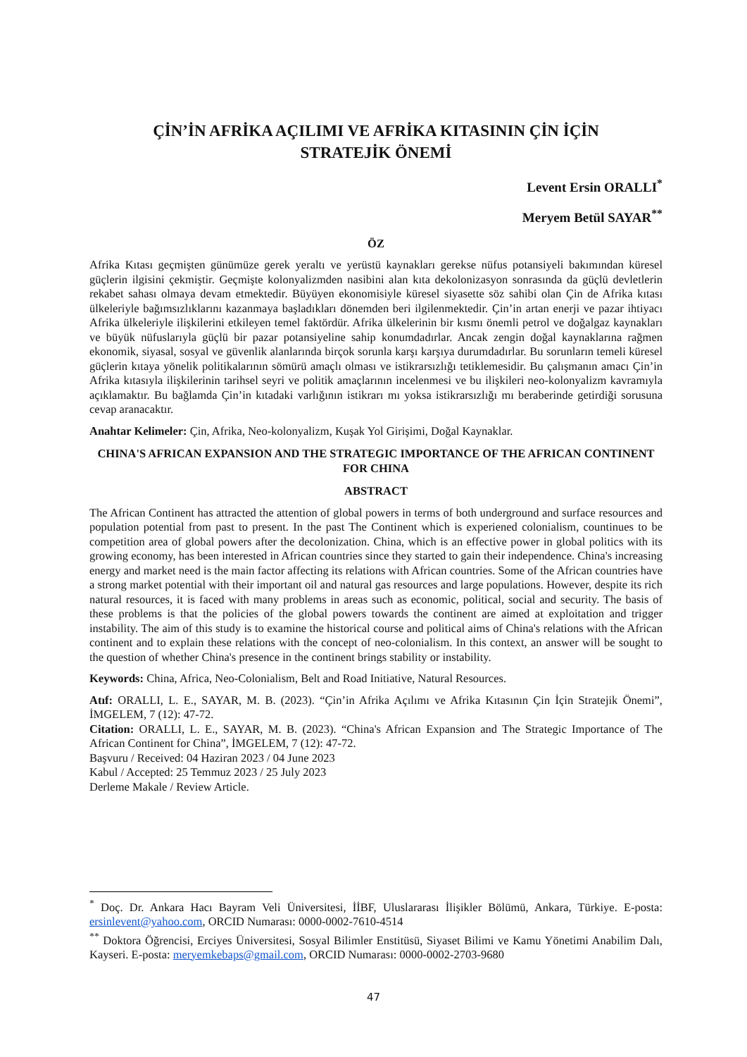ÇİN’İN AFRİKA AÇILIMI VE AFRİKA KITASININ ÇİN İÇİN
STRATEJİK ÖNEMİ
Levent Ersin ORALLI<sup>*</sup>
Meryem Betül SAYAR<sup>**</sup>
ÖZ
Afrika Kıtası geçmişten günümüze gerek yeraltı ve yerüstü kaynakları gerekse nüfus potansiyeli bakımından küresel güçlerin ilgisini çekmiştir. Geçmişte kolonyalizmden nasibini alan kıta dekolonizasyon sonrasında da güçlü devletlerin rekabet sahası olmaya devam etmektedir. Büyüyen ekonomisiyle küresel siyasette söz sahibi olan Çin de Afrika kıtası ülkeleriyle bağımsızlıklarını kazanmaya başladıkları dönemden beri ilgilenmektedir. Çin’in artan enerji ve pazar ihtiyacı Afrika ülkeleriyle ilişkilerini etkileyen temel faktördür. Afrika ülkelerinin bir kısmı önemli petrol ve doğalgaz kaynakları ve büyük nüfuslarıyla güçlü bir pazar potansiyeline sahip konumdadırlar. Ancak zengin doğal kaynaklarına rağmen ekonomik, siyasal, sosyal ve güvenlik alanlarında birçok sorunla karşı karşıya durumdadırlar. Bu sorunların temeli küresel güçlerin kıtaya yönelik politikalarının sömürü amaçlı olması ve istikrarsızlığı tetiklemesidir. Bu çalışmanın amacı Çin’in Afrika kıtasıyla ilişkilerinin tarihsel seyri ve politik amaçlarının incelenmesi ve bu ilişkileri neo-kolonyalizm kavramıyla açıklamaktır. Bu bağlamda Çin’in kıtadaki varlığının istikrarı mı yoksa istikrarsızlığı mı beraberinde getirdiği sorusuna cevap aranacaktır.
Anahtar Kelimeler: Çin, Afrika, Neo-kolonyalizm, Kuşak Yol Girişimi, Doğal Kaynaklar.
CHINA'S AFRICAN EXPANSION AND THE STRATEGIC IMPORTANCE OF THE AFRICAN CONTINENT FOR CHINA
ABSTRACT
The African Continent has attracted the attention of global powers in terms of both underground and surface resources and population potential from past to present. In the past The Continent which is experiened colonialism, countinues to be competition area of global powers after the decolonization. China, which is an effective power in global politics with its growing economy, has been interested in African countries since they started to gain their independence. China's increasing energy and market need is the main factor affecting its relations with African countries. Some of the African countries have a strong market potential with their important oil and natural gas resources and large populations. However, despite its rich natural resources, it is faced with many problems in areas such as economic, political, social and security. The basis of these problems is that the policies of the global powers towards the continent are aimed at exploitation and trigger instability. The aim of this study is to examine the historical course and political aims of China's relations with the African continent and to explain these relations with the concept of neo-colonialism. In this context, an answer will be sought to the question of whether China's presence in the continent brings stability or instability.
Keywords: China, Africa, Neo-Colonialism, Belt and Road Initiative, Natural Resources.
Atıf: ORALLI, L. E., SAYAR, M. B. (2023). “Çin’in Afrika Açılımı ve Afrika Kıtasının Çin İçin Stratejik Önemi”, İMGELEM, 7 (12): 47-72.
Citation: ORALLI, L. E., SAYAR, M. B. (2023). “China's African Expansion and The Strategic Importance of The African Continent for China”, İMGELEM, 7 (12): 47-72.
Başvuru / Received: 04 Haziran 2023 / 04 June 2023
Kabul / Accepted: 25 Temmuz 2023 / 25 July 2023
Derleme Makale / Review Article.
<sup>*</sup> Doç. Dr. Ankara Hacı Bayram Veli Üniversitesi, İİBF, Uluslararası İlişikler Bölümü, Ankara, Türkiye. E-posta: ersinlevent@yahoo.com, ORCID Numarası: 0000-0002-7610-4514
<sup>**</sup> Doktora Öğrencisi, Erciyes Üniversitesi, Sosyal Bilimler Enstitüsü, Siyaset Bilimi ve Kamu Yönetimi Anabilim Dalı, Kayseri. E-posta: meryemkebaps@gmail.com, ORCID Numarası: 0000-0002-2703-9680
47